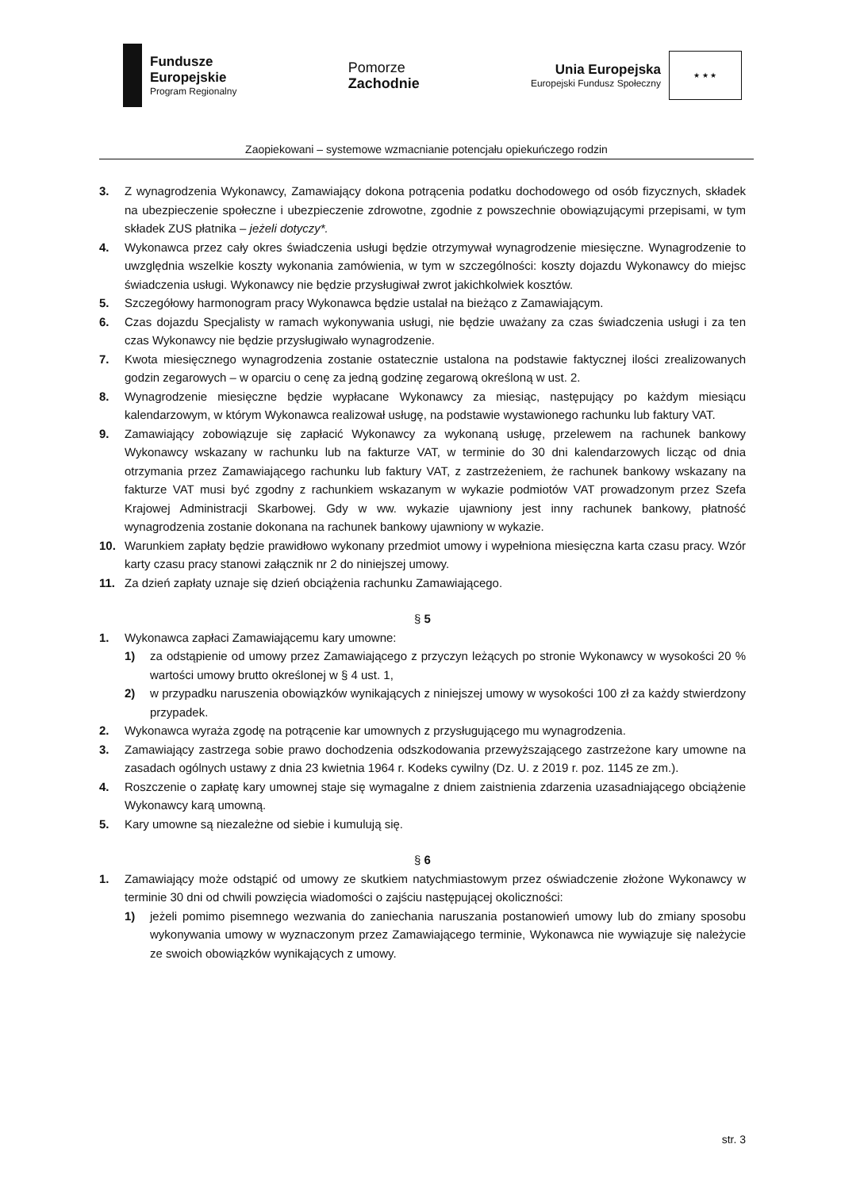Fundusze
Europejskie
Program Regionalny
Pomorze
Zachodnie
Unia Europejska
Europejski Fundusz Społeczny
★ ★ ★
Zaopiekowani – systemowe wzmacnianie potencjału opiekuńczego rodzin
3. Z wynagrodzenia Wykonawcy, Zamawiający dokona potrącenia podatku dochodowego od osób fizycznych, składek na ubezpieczenie społeczne i ubezpieczenie zdrowotne, zgodnie z powszechnie obowiązującymi przepisami, w tym składek ZUS płatnika – jeżeli dotyczy*.
4. Wykonawca przez cały okres świadczenia usługi będzie otrzymywał wynagrodzenie miesięczne. Wynagrodzenie to uwzględnia wszelkie koszty wykonania zamówienia, w tym w szczególności: koszty dojazdu Wykonawcy do miejsc świadczenia usługi. Wykonawcy nie będzie przysługiwał zwrot jakichkolwiek kosztów.
5. Szczegółowy harmonogram pracy Wykonawca będzie ustalał na bieżąco z Zamawiającym.
6. Czas dojazdu Specjalisty w ramach wykonywania usługi, nie będzie uważany za czas świadczenia usługi i za ten czas Wykonawcy nie będzie przysługiwało wynagrodzenie.
7. Kwota miesięcznego wynagrodzenia zostanie ostatecznie ustalona na podstawie faktycznej ilości zrealizowanych godzin zegarowych – w oparciu o cenę za jedną godzinę zegarową określoną w ust. 2.
8. Wynagrodzenie miesięczne będzie wypłacane Wykonawcy za miesiąc, następujący po każdym miesiącu kalendarzowym, w którym Wykonawca realizował usługę, na podstawie wystawionego rachunku lub faktury VAT.
9. Zamawiający zobowiązuje się zapłacić Wykonawcy za wykonaną usługę, przelewem na rachunek bankowy Wykonawcy wskazany w rachunku lub na fakturze VAT, w terminie do 30 dni kalendarzowych licząc od dnia otrzymania przez Zamawiającego rachunku lub faktury VAT, z zastrzeżeniem, że rachunek bankowy wskazany na fakturze VAT musi być zgodny z rachunkiem wskazanym w wykazie podmiotów VAT prowadzonym przez Szefa Krajowej Administracji Skarbowej. Gdy w ww. wykazie ujawniony jest inny rachunek bankowy, płatność wynagrodzenia zostanie dokonana na rachunek bankowy ujawniony w wykazie.
10. Warunkiem zapłaty będzie prawidłowo wykonany przedmiot umowy i wypełniona miesięczna karta czasu pracy. Wzór karty czasu pracy stanowi załącznik nr 2 do niniejszej umowy.
11. Za dzień zapłaty uznaje się dzień obciążenia rachunku Zamawiającego.
§ 5
1. Wykonawca zapłaci Zamawiającemu kary umowne:
1) za odstąpienie od umowy przez Zamawiającego z przyczyn leżących po stronie Wykonawcy w wysokości 20 % wartości umowy brutto określonej w § 4 ust. 1,
2) w przypadku naruszenia obowiązków wynikających z niniejszej umowy w wysokości 100 zł za każdy stwierdzony przypadek.
2. Wykonawca wyraża zgodę na potrącenie kar umownych z przysługującego mu wynagrodzenia.
3. Zamawiający zastrzega sobie prawo dochodzenia odszkodowania przewyższającego zastrzeżone kary umowne na zasadach ogólnych ustawy z dnia 23 kwietnia 1964 r. Kodeks cywilny (Dz. U. z 2019 r. poz. 1145 ze zm.).
4. Roszczenie o zapłatę kary umownej staje się wymagalne z dniem zaistnienia zdarzenia uzasadniającego obciążenie Wykonawcy karą umowną.
5. Kary umowne są niezależne od siebie i kumulują się.
§ 6
1. Zamawiający może odstąpić od umowy ze skutkiem natychmiastowym przez oświadczenie złożone Wykonawcy w terminie 30 dni od chwili powzięcia wiadomości o zajściu następującej okoliczności:
1) jeżeli pomimo pisemnego wezwania do zaniechania naruszania postanowień umowy lub do zmiany sposobu wykonywania umowy w wyznaczonym przez Zamawiającego terminie, Wykonawca nie wywiązuje się należycie ze swoich obowiązków wynikających z umowy.
str. 3